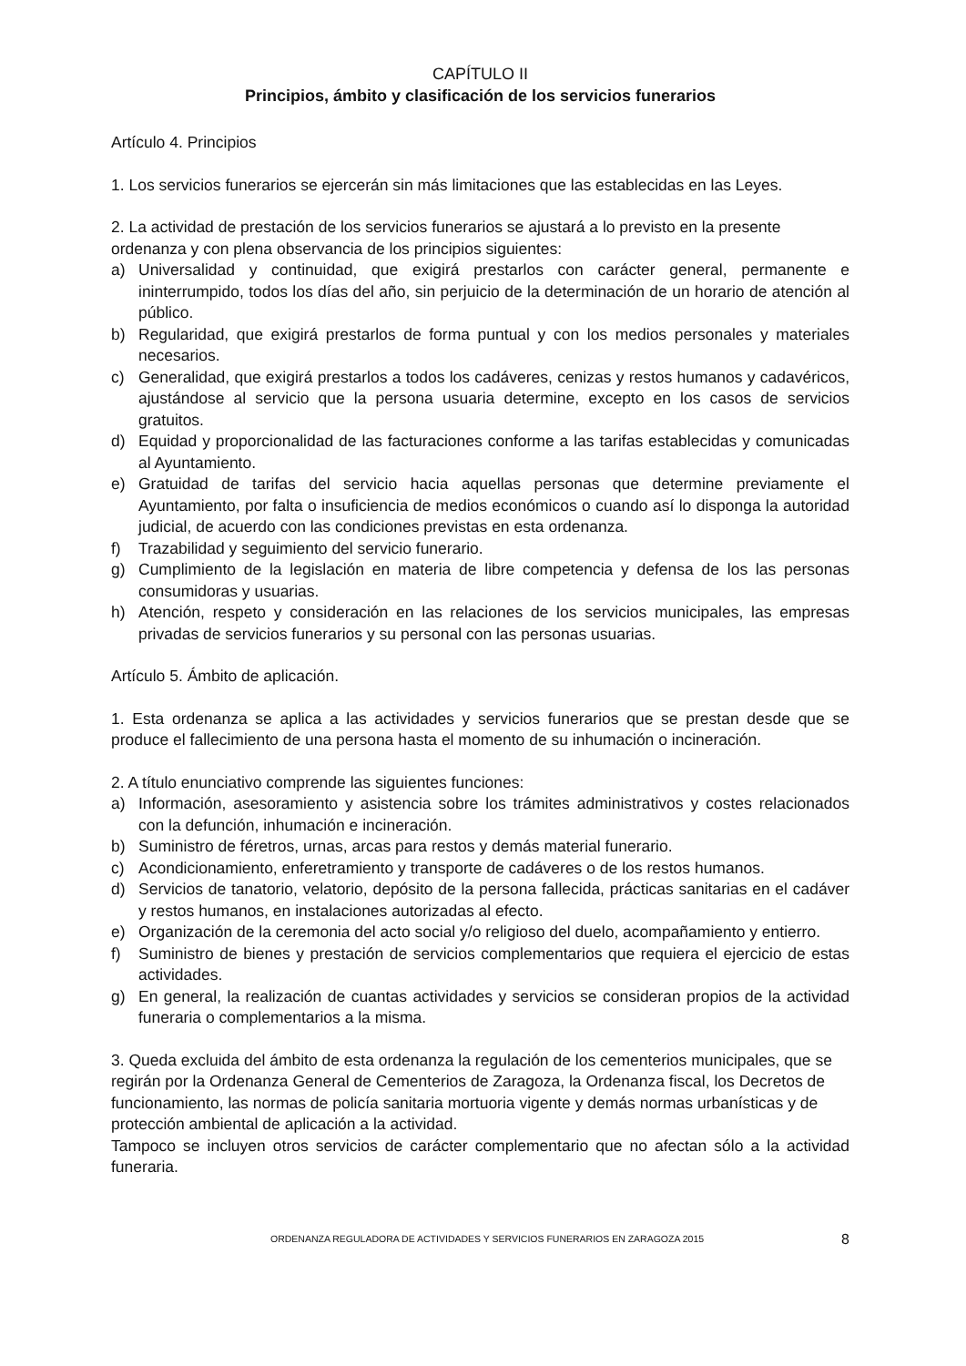CAPÍTULO II
Principios, ámbito y clasificación de los servicios funerarios
Artículo 4. Principios
1. Los servicios funerarios se ejercerán sin más limitaciones que las establecidas en las Leyes.
2. La actividad de prestación de los servicios funerarios se ajustará a lo previsto en la presente ordenanza y con plena observancia de los principios siguientes:
a) Universalidad y continuidad, que exigirá prestarlos con carácter general, permanente e ininterrumpido, todos los días del año, sin perjuicio de la determinación de un horario de atención al público.
b) Regularidad, que exigirá prestarlos de forma puntual y con los medios personales y materiales necesarios.
c) Generalidad, que exigirá prestarlos a todos los cadáveres, cenizas y restos humanos y cadavéricos, ajustándose al servicio que la persona usuaria determine, excepto en los casos de servicios gratuitos.
d) Equidad y proporcionalidad de las facturaciones conforme a las tarifas establecidas y comunicadas al Ayuntamiento.
e) Gratuidad de tarifas del servicio hacia aquellas personas que determine previamente el Ayuntamiento, por falta o insuficiencia de medios económicos o cuando así lo disponga la autoridad judicial, de acuerdo con las condiciones previstas en esta ordenanza.
f) Trazabilidad y seguimiento del servicio funerario.
g) Cumplimiento de la legislación en materia de libre competencia y defensa de los las personas consumidoras y usuarias.
h) Atención, respeto y consideración en las relaciones de los servicios municipales, las empresas privadas de servicios funerarios y su personal con las personas usuarias.
Artículo 5. Ámbito de aplicación.
1. Esta ordenanza se aplica a las actividades y servicios funerarios que se prestan desde que se produce el fallecimiento de una persona hasta el momento de su inhumación o incineración.
2. A título enunciativo comprende las siguientes funciones:
a) Información, asesoramiento y asistencia sobre los trámites administrativos y costes relacionados con la defunción, inhumación e incineración.
b) Suministro de féretros, urnas, arcas para restos y demás material funerario.
c) Acondicionamiento, enferetramiento y transporte de cadáveres o de los restos humanos.
d) Servicios de tanatorio, velatorio, depósito de la persona fallecida, prácticas sanitarias en el cadáver y restos humanos, en instalaciones autorizadas al efecto.
e) Organización de la ceremonia del acto social y/o religioso del duelo, acompañamiento y entierro.
f) Suministro de bienes y prestación de servicios complementarios que requiera el ejercicio de estas actividades.
g) En general, la realización de cuantas actividades y servicios se consideran propios de la actividad funeraria o complementarios a la misma.
3. Queda excluida del ámbito de esta ordenanza la regulación de los cementerios municipales, que se regirán por la Ordenanza General de Cementerios de Zaragoza, la Ordenanza fiscal, los Decretos de funcionamiento, las normas de policía sanitaria mortuoria vigente y demás normas urbanísticas y de protección ambiental de aplicación a la actividad.
Tampoco se incluyen otros servicios de carácter complementario que no afectan sólo a la actividad funeraria.
ORDENANZA REGULADORA DE ACTIVIDADES Y SERVICIOS FUNERARIOS EN ZARAGOZA 2015 8